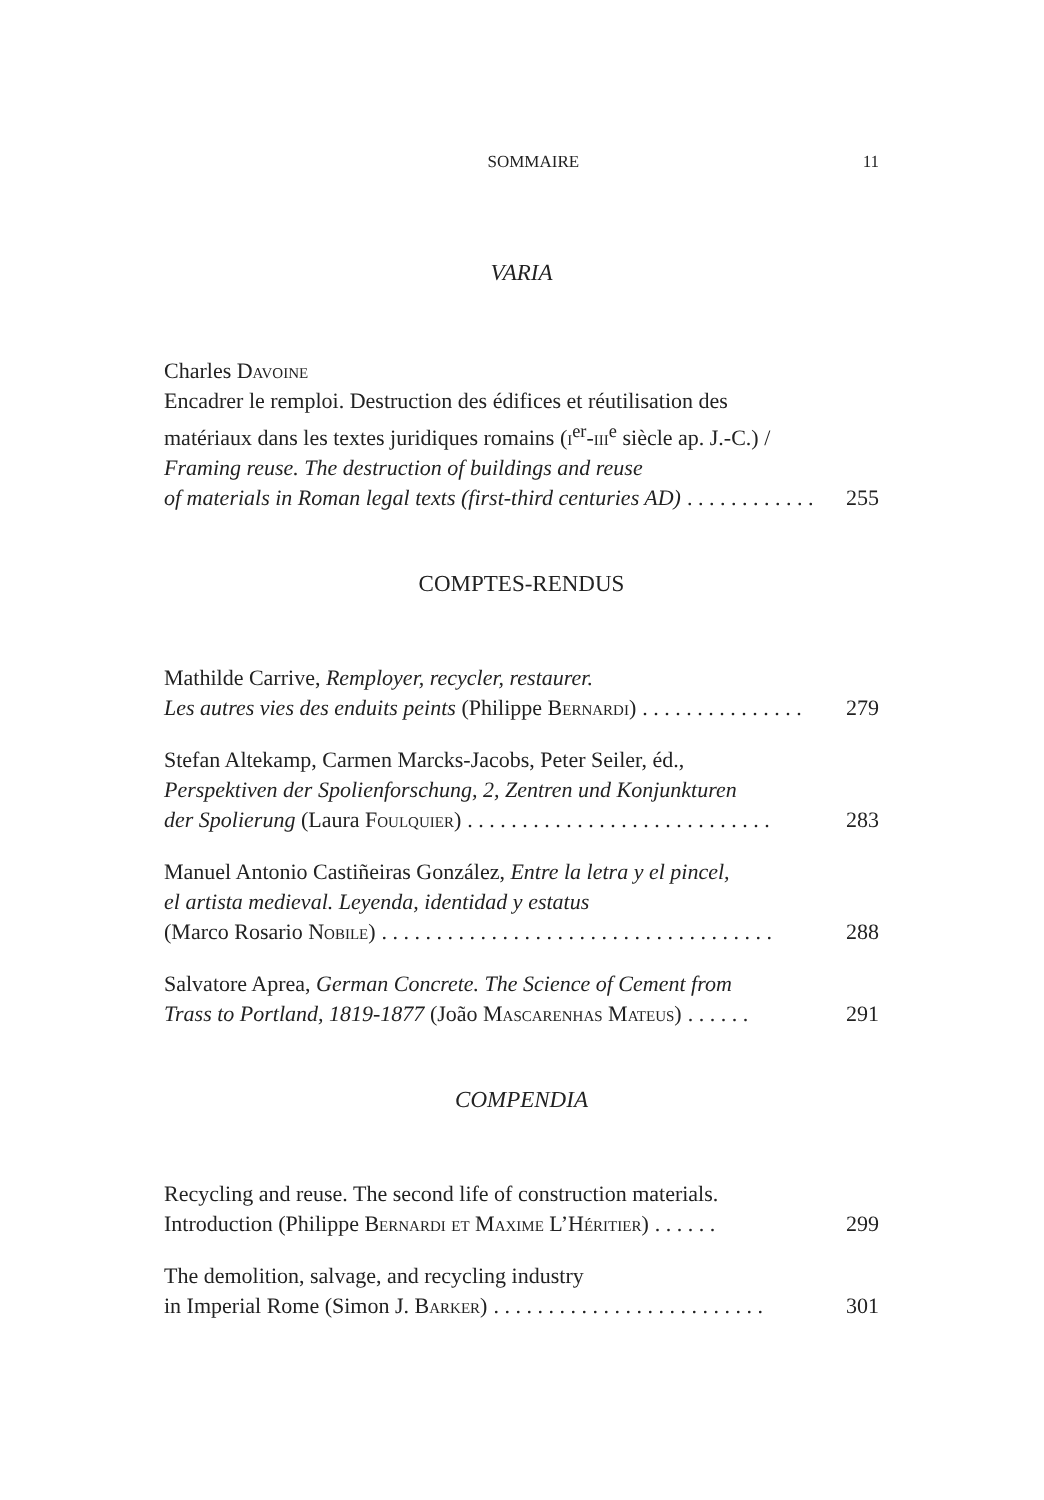SOMMAIRE 11
VARIA
Charles Davoine
Encadrer le remploi. Destruction des édifices et réutilisation des
matériaux dans les textes juridiques romains (i<sup>er</sup>-iii<sup>e</sup> siècle ap. J.-C.) /
Framing reuse. The destruction of buildings and reuse
of materials in Roman legal texts (first-third centuries AD). . . . . . . . . . . . 255
COMPTES-RENDUS
Mathilde Carrive, Remployer, recycler, restaurer.
Les autres vies des enduits peints (Philippe Bernardi). . . . . . . . . . . . . . . 279
Stefan Altekamp, Carmen Marcks-Jacobs, Peter Seiler, éd.,
Perspektiven der Spolienforschung, 2, Zentren und Konjunkturen
der Spolierung (Laura Foulquier). . . . . . . . . . . . . . . . . . . . . . . . . . . . 283
Manuel Antonio Castiñeiras González, Entre la letra y el pincel,
el artista medieval. Leyenda, identidad y estatus
(Marco Rosario Nobile). . . . . . . . . . . . . . . . . . . . . . . . . . . . . . . . . . . . 288
Salvatore Aprea, German Concrete. The Science of Cement from
Trass to Portland, 1819-1877 (João Mascarenhas Mateus). . . . . . 291
COMPENDIA
Recycling and reuse. The second life of construction materials.
Introduction (Philippe Bernardi et Maxime L’Héritier). . . . . . 299
The demolition, salvage, and recycling industry
in Imperial Rome (Simon J. Barker). . . . . . . . . . . . . . . . . . . . . . . . . 301